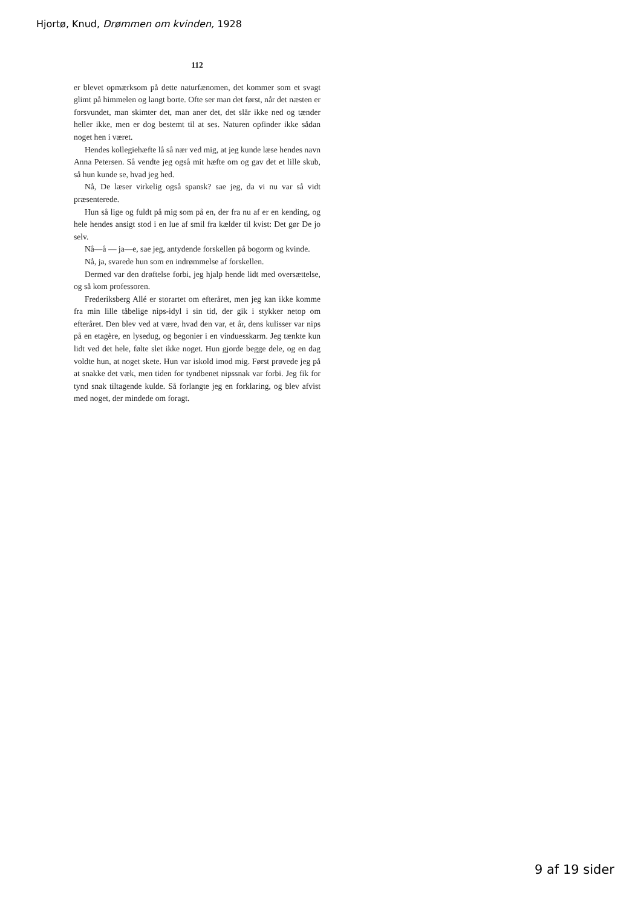Hjortø, Knud, Drømmen om kvinden, 1928
112
er blevet opmærksom på dette naturfænomen, det kommer som et svagt glimt på himmelen og langt borte. Ofte ser man det først, når det næsten er forsvundet, man skimter det, man aner det, det slår ikke ned og tænder heller ikke, men er dog bestemt til at ses. Naturen opfinder ikke sådan noget hen i været.
Hendes kollegiehæfte lå så nær ved mig, at jeg kunde læse hendes navn Anna Petersen. Så vendte jeg også mit hæfte om og gav det et lille skub, så hun kunde se, hvad jeg hed.
Nå, De læser virkelig også spansk? sae jeg, da vi nu var så vidt præsenterede.
Hun så lige og fuldt på mig som på en, der fra nu af er en kending, og hele hendes ansigt stod i en lue af smil fra kælder til kvist: Det gør De jo selv.
Nå—å — ja—e, sae jeg, antydende forskellen på bogorm og kvinde.
Nå, ja, svarede hun som en indrømmelse af forskellen.
Dermed var den drøftelse forbi, jeg hjalp hende lidt med oversættelse, og så kom professoren.
Frederiksberg Allé er storartet om efteråret, men jeg kan ikke komme fra min lille tåbelige nips-idyl i sin tid, der gik i stykker netop om efteråret. Den blev ved at være, hvad den var, et år, dens kulisser var nips på en etagère, en lysedug, og begonier i en vinduesskarm. Jeg tænkte kun lidt ved det hele, følte slet ikke noget. Hun gjorde begge dele, og en dag voldte hun, at noget skete. Hun var iskold imod mig. Først prøvede jeg på at snakke det væk, men tiden for tyndbenet nipssnak var forbi. Jeg fik for tynd snak tiltagende kulde. Så forlangte jeg en forklaring, og blev afvist med noget, der mindede om foragt.
9 af 19 sider